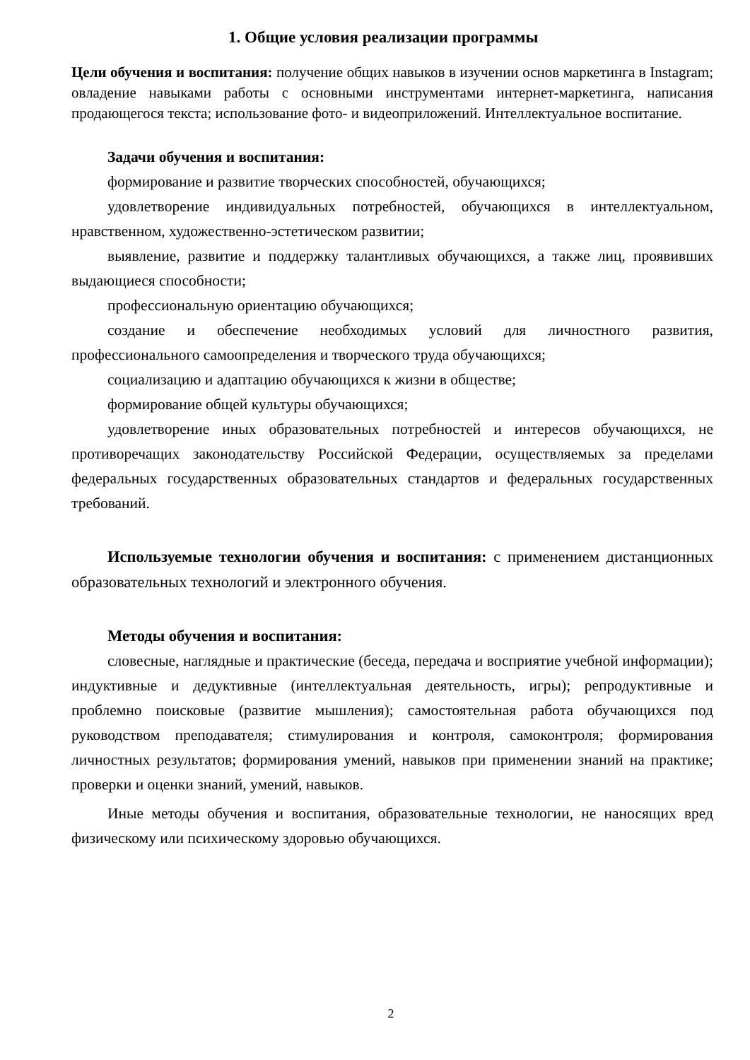1. Общие условия реализации программы
Цели обучения и воспитания: получение общих навыков в изучении основ маркетинга в Instagram; овладение навыками работы с основными инструментами интернет-маркетинга, написания продающегося текста; использование фото- и видеоприложений. Интеллектуальное воспитание.
Задачи обучения и воспитания:
формирование и развитие творческих способностей, обучающихся;
удовлетворение индивидуальных потребностей, обучающихся в интеллектуальном, нравственном, художественно-эстетическом развитии;
выявление, развитие и поддержку талантливых обучающихся, а также лиц, проявивших выдающиеся способности;
профессиональную ориентацию обучающихся;
создание и обеспечение необходимых условий для личностного развития, профессионального самоопределения и творческого труда обучающихся;
социализацию и адаптацию обучающихся к жизни в обществе;
формирование общей культуры обучающихся;
удовлетворение иных образовательных потребностей и интересов обучающихся, не противоречащих законодательству Российской Федерации, осуществляемых за пределами федеральных государственных образовательных стандартов и федеральных государственных требований.
Используемые технологии обучения и воспитания: с применением дистанционных образовательных технологий и электронного обучения.
Методы обучения и воспитания:
словесные, наглядные и практические (беседа, передача и восприятие учебной информации); индуктивные и дедуктивные (интеллектуальная деятельность, игры); репродуктивные и проблемно поисковые (развитие мышления); самостоятельная работа обучающихся под руководством преподавателя; стимулирования и контроля, самоконтроля; формирования личностных результатов; формирования умений, навыков при применении знаний на практике; проверки и оценки знаний, умений, навыков.
Иные методы обучения и воспитания, образовательные технологии, не наносящих вред физическому или психическому здоровью обучающихся.
2